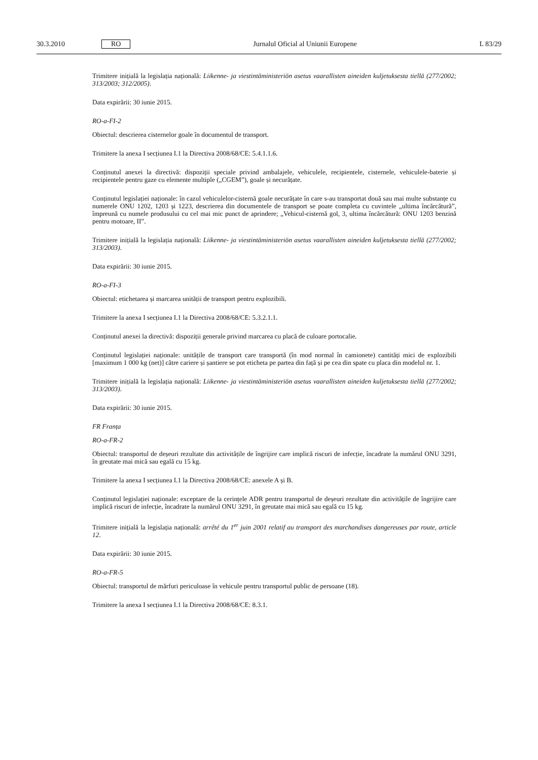30.3.2010 RO Jurnalul Oficial al Uniunii Europene L 83/29
Trimitere inițială la legislația națională: Liikenne- ja viestintäministeriön asetus vaarallisten aineiden kuljetuksesta tiellä (277/2002; 313/2003; 312/2005).
Data expirării: 30 iunie 2015.
RO-a-FI-2
Obiectul: descrierea cisternelor goale în documentul de transport.
Trimitere la anexa I secțiunea I.1 la Directiva 2008/68/CE: 5.4.1.1.6.
Conținutul anexei la directivă: dispoziții speciale privind ambalajele, vehiculele, recipientele, cisternele, vehiculele-baterie și recipientele pentru gaze cu elemente multiple („CGEM”), goale și necurățate.
Conținutul legislației naționale: în cazul vehiculelor-cisternă goale necurățate în care s-au transportat două sau mai multe substanțe cu numerele ONU 1202, 1203 și 1223, descrierea din documentele de transport se poate completa cu cuvintele „ultima încărcătură”, împreună cu numele produsului cu cel mai mic punct de aprindere; „Vehicul-cisternă gol, 3, ultima încărcătură: ONU 1203 benzină pentru motoare, II”.
Trimitere inițială la legislația națională: Liikenne- ja viestintäministeriön asetus vaarallisten aineiden kuljetuksesta tiellä (277/2002; 313/2003).
Data expirării: 30 iunie 2015.
RO-a-FI-3
Obiectul: etichetarea și marcarea unității de transport pentru explozibili.
Trimitere la anexa I secțiunea I.1 la Directiva 2008/68/CE: 5.3.2.1.1.
Conținutul anexei la directivă: dispoziții generale privind marcarea cu placă de culoare portocalie.
Conținutul legislației naționale: unitățile de transport care transportă (în mod normal în camionete) cantități mici de explozibili [maximum 1 000 kg (net)] către cariere și șantiere se pot eticheta pe partea din față și pe cea din spate cu placa din modelul nr. 1.
Trimitere inițială la legislația națională: Liikenne- ja viestintäministeriön asetus vaarallisten aineiden kuljetuksesta tiellä (277/2002; 313/2003).
Data expirării: 30 iunie 2015.
FR Franța
RO-a-FR-2
Obiectul: transportul de deșeuri rezultate din activitățile de îngrijire care implică riscuri de infecție, încadrate la numărul ONU 3291, în greutate mai mică sau egală cu 15 kg.
Trimitere la anexa I secțiunea I.1 la Directiva 2008/68/CE: anexele A și B.
Conținutul legislației naționale: exceptare de la cerințele ADR pentru transportul de deșeuri rezultate din activitățile de îngrijire care implică riscuri de infecție, încadrate la numărul ONU 3291, în greutate mai mică sau egală cu 15 kg.
Trimitere inițială la legislația națională: arrêté du 1<sup>er</sup> juin 2001 relatif au transport des marchandises dangereuses par route, article 12.
Data expirării: 30 iunie 2015.
RO-a-FR-5
Obiectul: transportul de mărfuri periculoase în vehicule pentru transportul public de persoane (18).
Trimitere la anexa I secțiunea I.1 la Directiva 2008/68/CE: 8.3.1.